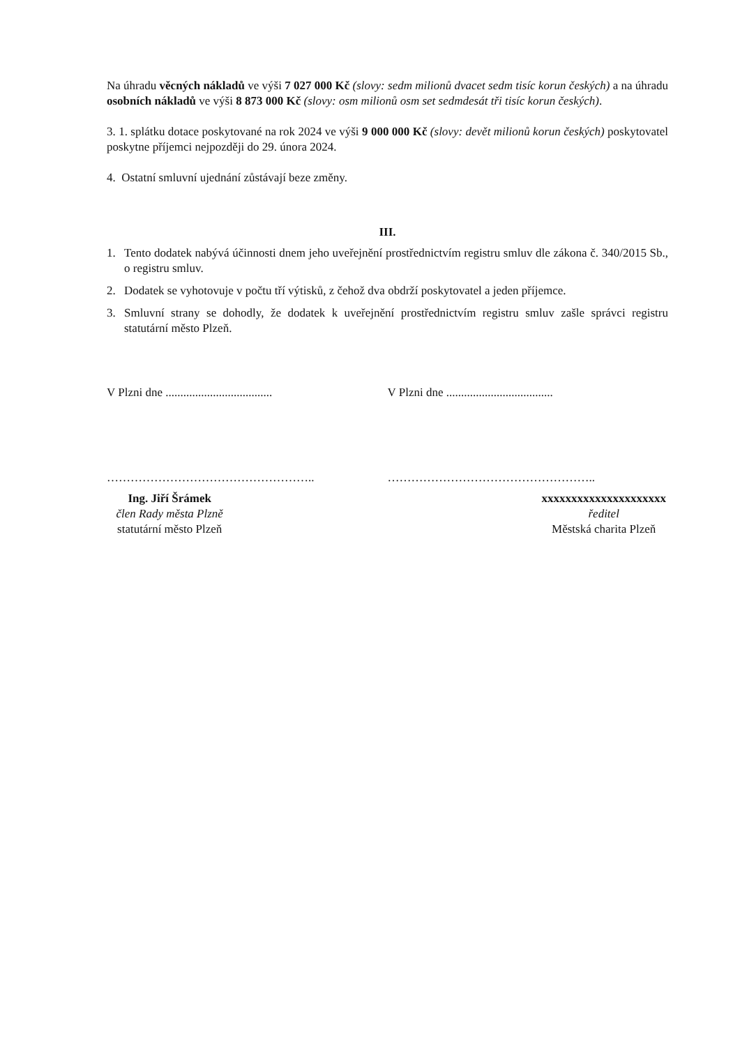Na úhradu věcných nákladů ve výši 7 027 000 Kč (slovy: sedm milionů dvacet sedm tisíc korun českých) a na úhradu osobních nákladů ve výši 8 873 000 Kč (slovy: osm milionů osm set sedmdesát tři tisíc korun českých).
3. 1. splátku dotace poskytované na rok 2024 ve výši 9 000 000 Kč (slovy: devět milionů korun českých) poskytovatel poskytne příjemci nejpozději do 29. února 2024.
4. Ostatní smluvní ujednání zůstávají beze změny.
III.
1. Tento dodatek nabývá účinnosti dnem jeho uveřejnění prostřednictvím registru smluv dle zákona č. 340/2015 Sb., o registru smluv.
2. Dodatek se vyhotovuje v počtu tří výtisků, z čehož dva obdrží poskytovatel a jeden příjemce.
3. Smluvní strany se dohodly, že dodatek k uveřejnění prostřednictvím registru smluv zašle správci registru statutární město Plzeň.
V Plzni dne ....................................
V Plzni dne ....................................
…………………………………………….. ……………………………………………..
Ing. Jiří Šrámek
člen Rady města Plzně
statutární město Plzeň
xxxxxxxxxxxxxxxxxxxxx
ředitel
Městská charita Plzeň